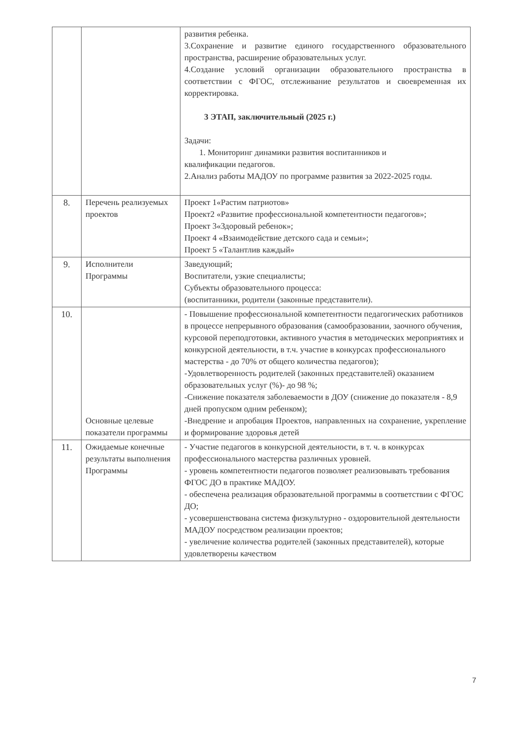| | | развития ребенка. 3.Сохранение и развитие единого государственного образовательного пространства, расширение образовательных услуг. 4.Создание условий организации образовательного пространства в соответствии с ФГОС, отслеживание результатов и своевременная их корректировка. 3 ЭТАП, заключительный (2025 г.) Задачи: 1. Мониторинг динамики развития воспитанников и квалификации педагогов. 2.Анализ работы МАДОУ по программе развития за 2022-2025 годы. |
| 8. | Перечень реализуемых проектов | Проект 1«Растим патриотов» Проект2 «Развитие профессиональной компетентности педагогов»; Проект 3«Здоровый ребенок»; Проект 4 «Взаимодействие детского сада и семьи»; Проект 5 «Талантлив каждый» |
| 9. | Исполнители Программы | Заведующий; Воспитатели, узкие специалисты; Субъекты образовательного процесса: (воспитанники, родители (законные представители). |
| 10. | Основные целевые показатели программы | - Повышение профессиональной компетентности педагогических работников в процессе непрерывного образования (самообразовании, заочного обучения, курсовой переподготовки, активного участия в методических мероприятиях и конкурсной деятельности, в т.ч. участие в конкурсах профессионального мастерства - до 70% от общего количества педагогов); -Удовлетворенность родителей (законных представителей) оказанием образовательных услуг (%)- до 98 %; -Снижение показателя заболеваемости в ДОУ (снижение до показателя - 8,9 дней пропуском одним ребенком); -Внедрение и апробация Проектов, направленных на сохранение, укрепление и формирование здоровья детей |
| 11. | Ожидаемые конечные результаты выполнения Программы | - Участие педагогов в конкурсной деятельности, в т. ч. в конкурсах профессионального мастерства различных уровней. - уровень компетентности педагогов позволяет реализовывать требования ФГОС ДО в практике МАДОУ. - обеспечена реализация образовательной программы в соответствии с ФГОС ДО; - усовершенствована система физкультурно - оздоровительной деятельности МАДОУ посредством реализации проектов; - увеличение количества родителей (законных представителей), которые удовлетворены качеством |
7